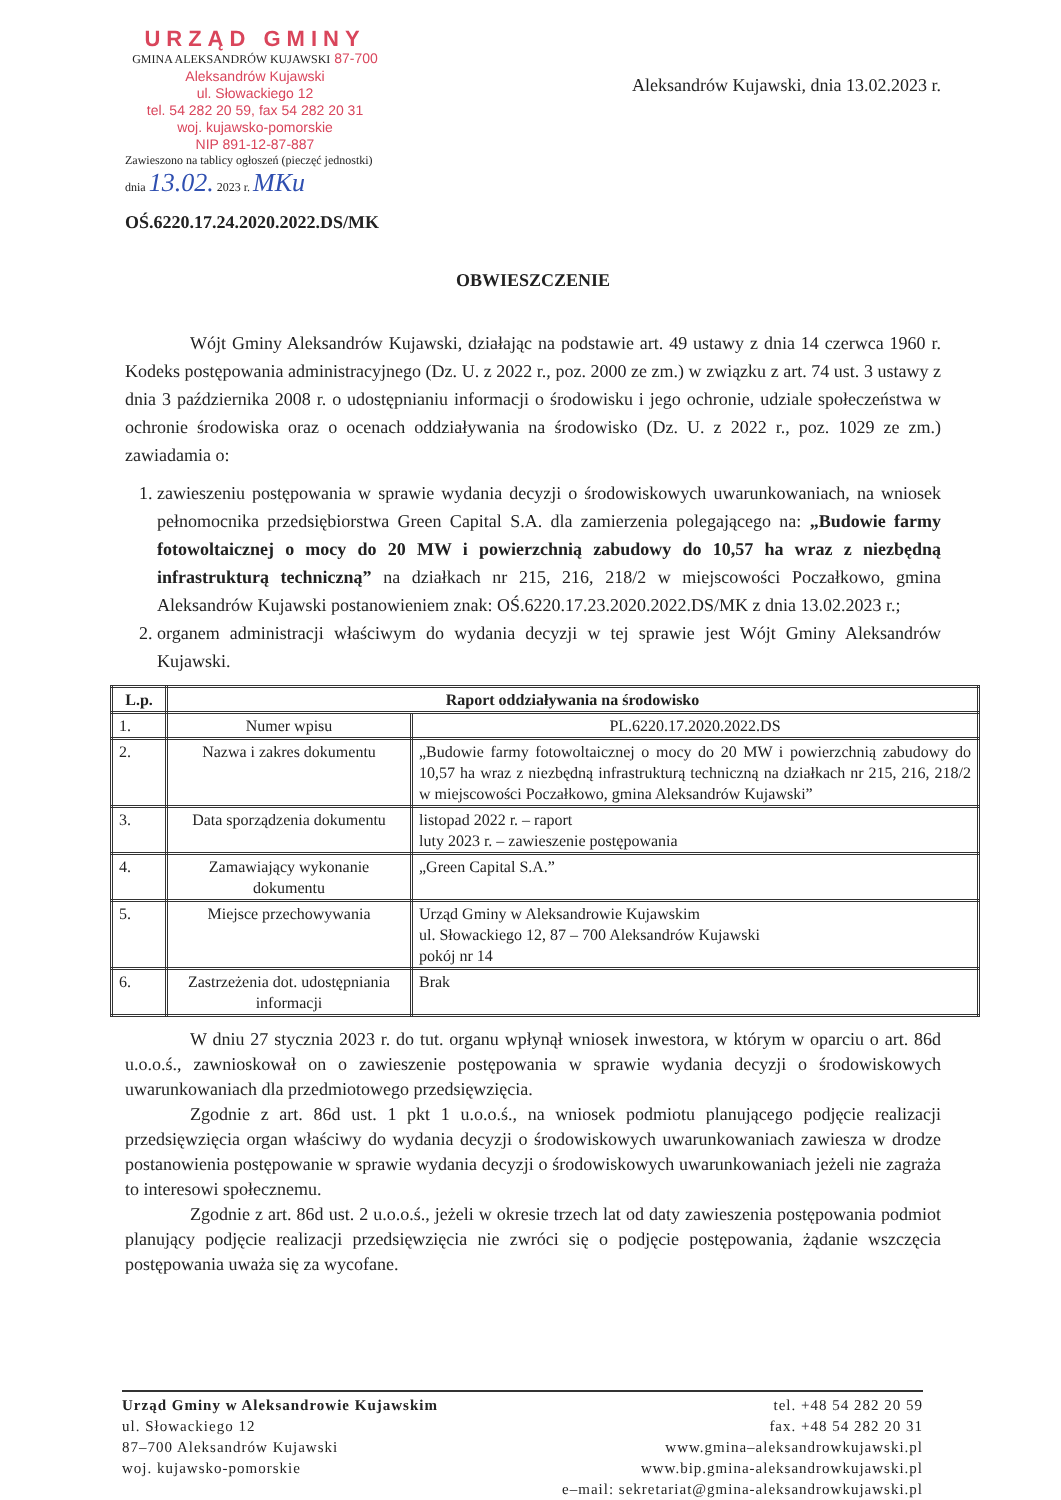URZĄD GMINY
GMINA ALEKSANDRÓW KUJAWSKI 87-700 Aleksandrów Kujawski
ul. Słowackiego 12
tel. 54 282 20 59, fax 54 282 20 31
woj. kujawsko-pomorskie
NIP 891-12-87-887
Zawieszono na tablicy ogłoszeń (pieczęć jednostki)
dnia 13.02. 2023 r. MKu
Aleksandrów Kujawski, dnia 13.02.2023 r.
OŚ.6220.17.24.2020.2022.DS/MK
OBWIESZCZENIE
Wójt Gminy Aleksandrów Kujawski, działając na podstawie art. 49 ustawy z dnia 14 czerwca 1960 r. Kodeks postępowania administracyjnego (Dz. U. z 2022 r., poz. 2000 ze zm.) w związku z art. 74 ust. 3 ustawy z dnia 3 października 2008 r. o udostępnianiu informacji o środowisku i jego ochronie, udziale społeczeństwa w ochronie środowiska oraz o ocenach oddziaływania na środowisko (Dz. U. z 2022 r., poz. 1029 ze zm.) zawiadamia o:
1. zawieszeniu postępowania w sprawie wydania decyzji o środowiskowych uwarunkowaniach, na wniosek pełnomocnika przedsiębiorstwa Green Capital S.A. dla zamierzenia polegającego na: „Budowie farmy fotowoltaicznej o mocy do 20 MW i powierzchnią zabudowy do 10,57 ha wraz z niezbędną infrastrukturą techniczną” na działkach nr 215, 216, 218/2 w miejscowości Poczałkowo, gmina Aleksandrów Kujawski postanowieniem znak: OŚ.6220.17.23.2020.2022.DS/MK z dnia 13.02.2023 r.;
2. organem administracji właściwym do wydania decyzji w tej sprawie jest Wójt Gminy Aleksandrów Kujawski.
| L.p. | Raport oddziaływania na środowisko | |
| --- | --- | --- |
| 1. | Numer wpisu | PL.6220.17.2020.2022.DS |
| 2. | Nazwa i zakres dokumentu | „Budowie farmy fotowoltaicznej o mocy do 20 MW i powierzchnią zabudowy do 10,57 ha wraz z niezbędną infrastrukturą techniczną na działkach nr 215, 216, 218/2 w miejscowości Poczałkowo, gmina Aleksandrów Kujawski” |
| 3. | Data sporządzenia dokumentu | listopad 2022 r. – raport luty 2023 r. – zawieszenie postępowania |
| 4. | Zamawiający wykonanie dokumentu | „Green Capital S.A.” |
| 5. | Miejsce przechowywania | Urząd Gminy w Aleksandrowie Kujawskim ul. Słowackiego 12, 87 – 700 Aleksandrów Kujawski pokój nr 14 |
| 6. | Zastrzeżenia dot. udostępniania informacji | Brak |
W dniu 27 stycznia 2023 r. do tut. organu wpłynął wniosek inwestora, w którym w oparciu o art. 86d u.o.o.ś., zawnioskował on o zawieszenie postępowania w sprawie wydania decyzji o środowiskowych uwarunkowaniach dla przedmiotowego przedsięwzięcia.
Zgodnie z art. 86d ust. 1 pkt 1 u.o.o.ś., na wniosek podmiotu planującego podjęcie realizacji przedsięwzięcia organ właściwy do wydania decyzji o środowiskowych uwarunkowaniach zawiesza w drodze postanowienia postępowanie w sprawie wydania decyzji o środowiskowych uwarunkowaniach jeżeli nie zagraża to interesowi społecznemu.
Zgodnie z art. 86d ust. 2 u.o.o.ś., jeżeli w okresie trzech lat od daty zawieszenia postępowania podmiot planujący podjęcie realizacji przedsięwzięcia nie zwróci się o podjęcie postępowania, żądanie wszczęcia postępowania uważa się za wycofane.
Urząd Gminy w Aleksandrowie Kujawskim
ul. Słowackiego 12
87–700 Aleksandrów Kujawski
woj. kujawsko-pomorskie
tel. +48 54 282 20 59
fax. +48 54 282 20 31
www.gmina–aleksandrowkujawski.pl
www.bip.gmina-aleksandrowkujawski.pl
e–mail: sekretariat@gmina-aleksandrowkujawski.pl